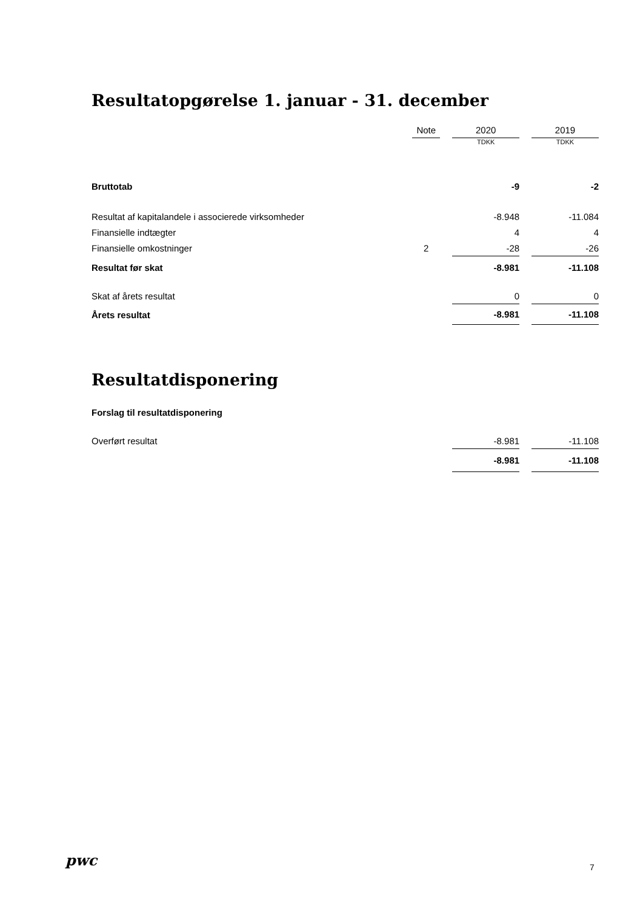Resultatopgørelse 1. januar - 31. december
| | Note | | 2020 | | 2019 |
| --- | --- | --- | --- | --- | --- |
| | | | TDKK | | TDKK |
| Bruttotab | | | -9 | | -2 |
| Resultat af kapitalandele i associerede virksomheder | | | -8.948 | | -11.084 |
| Finansielle indtægter | | | 4 | | 4 |
| Finansielle omkostninger | 2 | | -28 | | -26 |
| Resultat før skat | | | -8.981 | | -11.108 |
| Skat af årets resultat | | | 0 | | 0 |
| Årets resultat | | | -8.981 | | -11.108 |
Resultatdisponering
Forslag til resultatdisponering
| Overført resultat | | | -8.981 | | -11.108 |
| | | | -8.981 | | -11.108 |
pwc 7